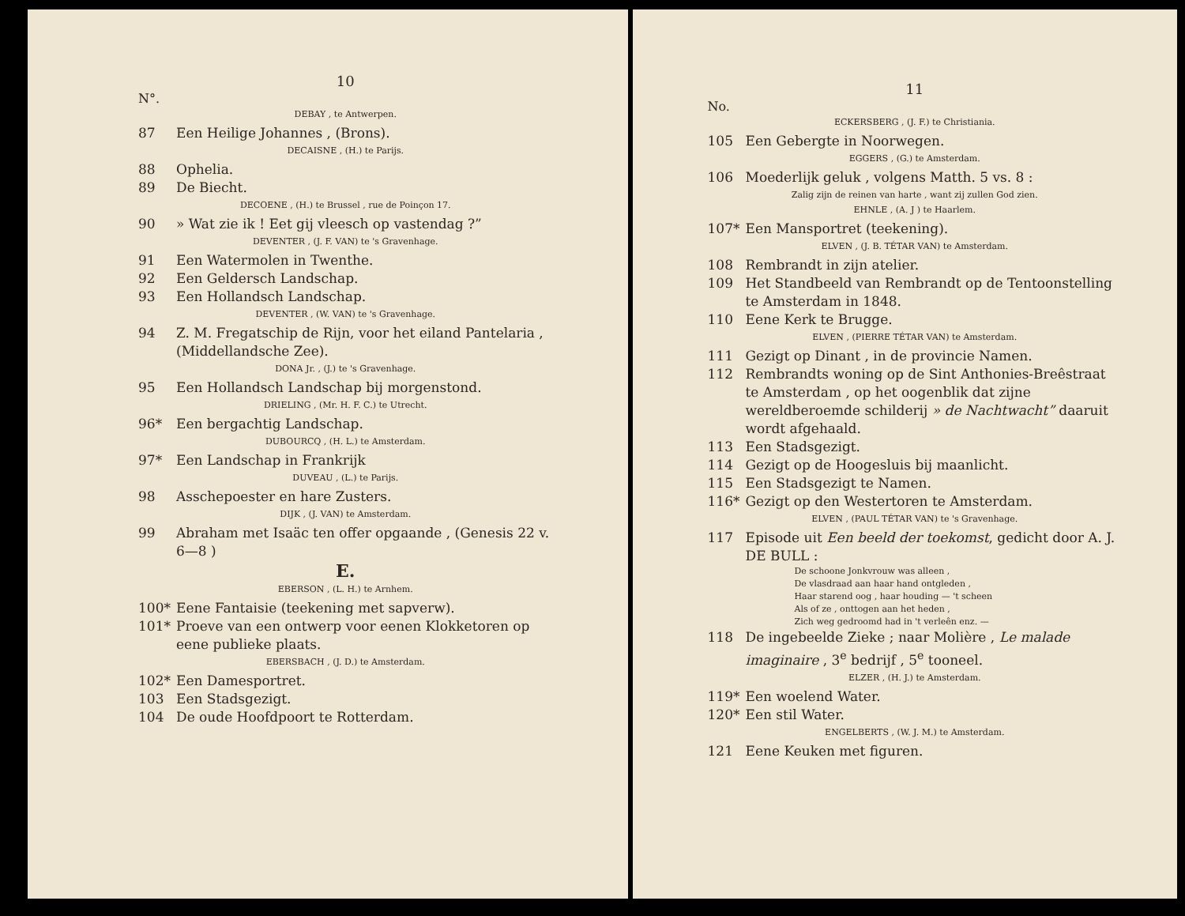10
N°.
DEBAY , te Antwerpen.
87 Een Heilige Johannes , (Brons).
DECAISNE , (H.) te Parijs.
88 Ophelia.
89 De Biecht.
DECOENE , (H.) te Brussel , rue de Poinçon 17.
90 » Wat zie ik ! Eet gij vleesch op vastendag ?”
DEVENTER , (J. F. VAN) te 's Gravenhage.
91 Een Watermolen in Twenthe.
92 Een Geldersch Landschap.
93 Een Hollandsch Landschap.
DEVENTER , (W. VAN) te 's Gravenhage.
94 Z. M. Fregatschip de Rijn, voor het eiland Pantelaria , (Middellandsche Zee).
DONA Jr. , (J.) te 's Gravenhage.
95 Een Hollandsch Landschap bij morgenstond.
DRIELING , (Mr. H. F. C.) te Utrecht.
96* Een bergachtig Landschap.
DUBOURCQ , (H. L.) te Amsterdam.
97* Een Landschap in Frankrijk
DUVEAU , (L.) te Parijs.
98 Asschepoester en hare Zusters.
DIJK , (J. VAN) te Amsterdam.
99 Abraham met Isaäc ten offer opgaande , (Genesis 22 v. 6—8 )
E.
EBERSON , (L. H.) te Arnhem.
100* Eene Fantaisie (teekening met sapverw).
101* Proeve van een ontwerp voor eenen Klokketoren op eene publieke plaats.
EBERSBACH , (J. D.) te Amsterdam.
102* Een Damesportret.
103 Een Stadsgezigt.
104 De oude Hoofdpoort te Rotterdam.
11
No.
ECKERSBERG , (J. F.) te Christiania.
105 Een Gebergte in Noorwegen.
EGGERS , (G.) te Amsterdam.
106 Moederlijk geluk , volgens Matth. 5 vs. 8 :
Zalig zijn de reinen van harte , want zij zullen God zien.
EHNLE , (A. J ) te Haarlem.
107* Een Mansportret (teekening).
ELVEN , (J. B. TÉTAR VAN) te Amsterdam.
108 Rembrandt in zijn atelier.
109 Het Standbeeld van Rembrandt op de Tentoonstelling te Amsterdam in 1848.
110 Eene Kerk te Brugge.
ELVEN , (PIERRE TÉTAR VAN) te Amsterdam.
111 Gezigt op Dinant , in de provincie Namen.
112 Rembrandts woning op de Sint Anthonies-Breêstraat te Amsterdam , op het oogenblik dat zijne wereldberoemde schilderij » de Nachtwacht” daaruit wordt afgehaald.
113 Een Stadsgezigt.
114 Gezigt op de Hoogesluis bij maanlicht.
115 Een Stadsgezigt te Namen.
116* Gezigt op den Westertoren te Amsterdam.
ELVEN , (PAUL TÉTAR VAN) te 's Gravenhage.
117 Episode uit Een beeld der toekomst, gedicht door A. J. DE BULL :
De schoone Jonkvrouw was alleen ,
De vlasdraad aan haar hand ontgleden ,
Haar starend oog , haar houding — 't scheen
Als of ze , onttogen aan het heden ,
Zich weg gedroomd had in 't verleên enz. —
118 De ingebeelde Zieke ; naar Molière , Le malade imaginaire , 3<sup>e</sup> bedrijf , 5<sup>e</sup> tooneel.
ELZER , (H. J.) te Amsterdam.
119* Een woelend Water.
120* Een stil Water.
ENGELBERTS , (W. J. M.) te Amsterdam.
121 Eene Keuken met figuren.